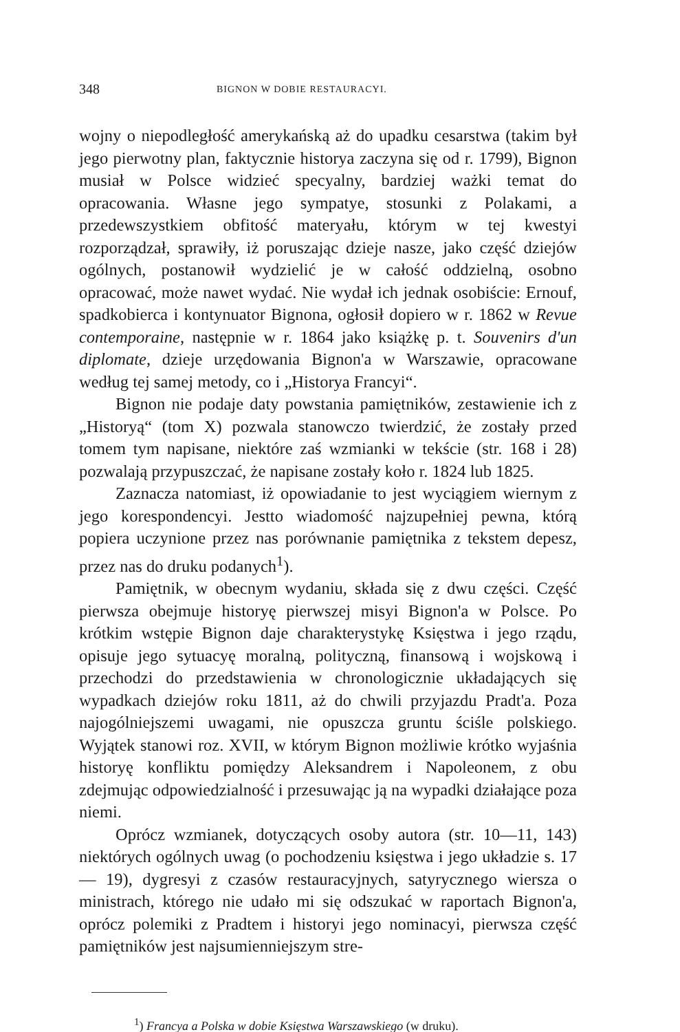348 BIGNON W DOBIE RESTAURACYI.
wojny o niepodległość amerykańską aż do upadku cesarstwa (takim był jego pierwotny plan, faktycznie historya zaczyna się od r. 1799), Bignon musiał w Polsce widzieć specyalny, bardziej ważki temat do opracowania. Własne jego sympatye, stosunki z Polakami, a przedewszystkiem obfitość materyału, którym w tej kwestyi rozporządzał, sprawiły, iż poruszając dzieje nasze, jako część dziejów ogólnych, postanowił wydzielić je w całość oddzielną, osobno opracować, może nawet wydać. Nie wydał ich jednak osobiście: Ernouf, spadkobierca i kontynuator Bignona, ogłosił dopiero w r. 1862 w Revue contemporaine, następnie w r. 1864 jako książkę p. t. Souvenirs d'un diplomate, dzieje urzędowania Bignon'a w Warszawie, opracowane według tej samej metody, co i „Historya Francyi“.
Bignon nie podaje daty powstania pamiętników, zestawienie ich z „Historyą“ (tom X) pozwala stanowczo twierdzić, że zostały przed tomem tym napisane, niektóre zaś wzmianki w tekście (str. 168 i 28) pozwalają przypuszczać, że napisane zostały koło r. 1824 lub 1825.
Zaznacza natomiast, iż opowiadanie to jest wyciągiem wiernym z jego korespondencyi. Jestto wiadomość najzupełniej pewna, którą popiera uczynione przez nas porównanie pamiętnika z tekstem depesz, przez nas do druku podanych<sup>1</sup>).
Pamiętnik, w obecnym wydaniu, składa się z dwu części. Część pierwsza obejmuje historyę pierwszej misyi Bignon'a w Polsce. Po krótkim wstępie Bignon daje charakterystykę Księstwa i jego rządu, opisuje jego sytuacyę moralną, polityczną, finansową i wojskową i przechodzi do przedstawienia w chronologicznie układających się wypadkach dziejów roku 1811, aż do chwili przyjazdu Pradt'a. Poza najogólniejszemi uwagami, nie opuszcza gruntu ściśle polskiego. Wyjątek stanowi roz. XVII, w którym Bignon możliwie krótko wyjaśnia historyę konfliktu pomiędzy Aleksandrem i Napoleonem, z obu zdejmując odpowiedzialność i przesuwając ją na wypadki działające poza niemi.
Oprócz wzmianek, dotyczących osoby autora (str. 10—11, 143) niektórych ogólnych uwag (o pochodzeniu księstwa i jego układzie s. 17 — 19), dygresyi z czasów restauracyjnych, satyrycznego wiersza o ministrach, którego nie udało mi się odszukać w raportach Bignon'a, oprócz polemiki z Pradtem i historyi jego nominacyi, pierwsza część pamiętników jest najsumienniejszym stre-
<sup>1</sup>) Francya a Polska w dobie Księstwa Warszawskiego (w druku).